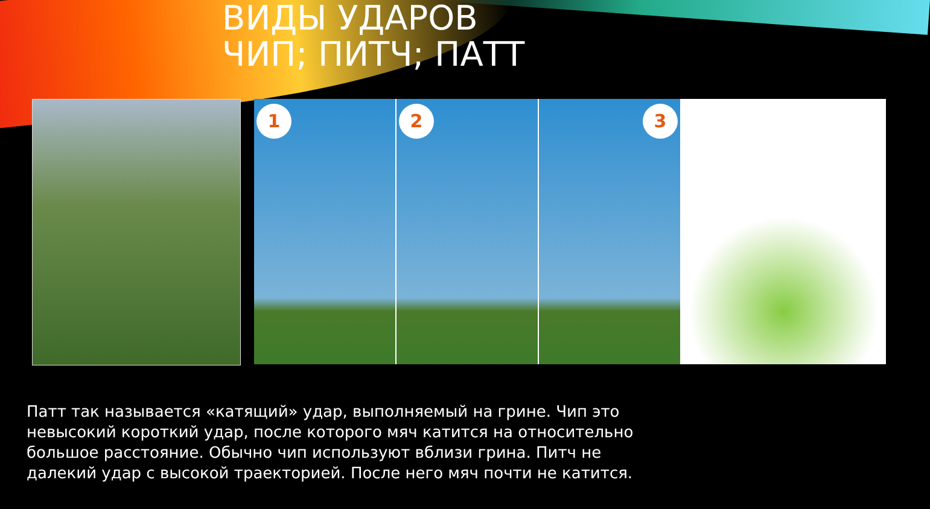ВИДЫ УДАРОВ
ЧИП; ПИТЧ; ПАТТ
1
2
3
Патт так называется «катящий» удар, выполняемый на грине. Чип это невысокий короткий удар, после которого мяч катится на относительно большое расстояние. Обычно чип используют вблизи грина. Питч не далекий удар с высокой траекторией. После него мяч почти не катится.